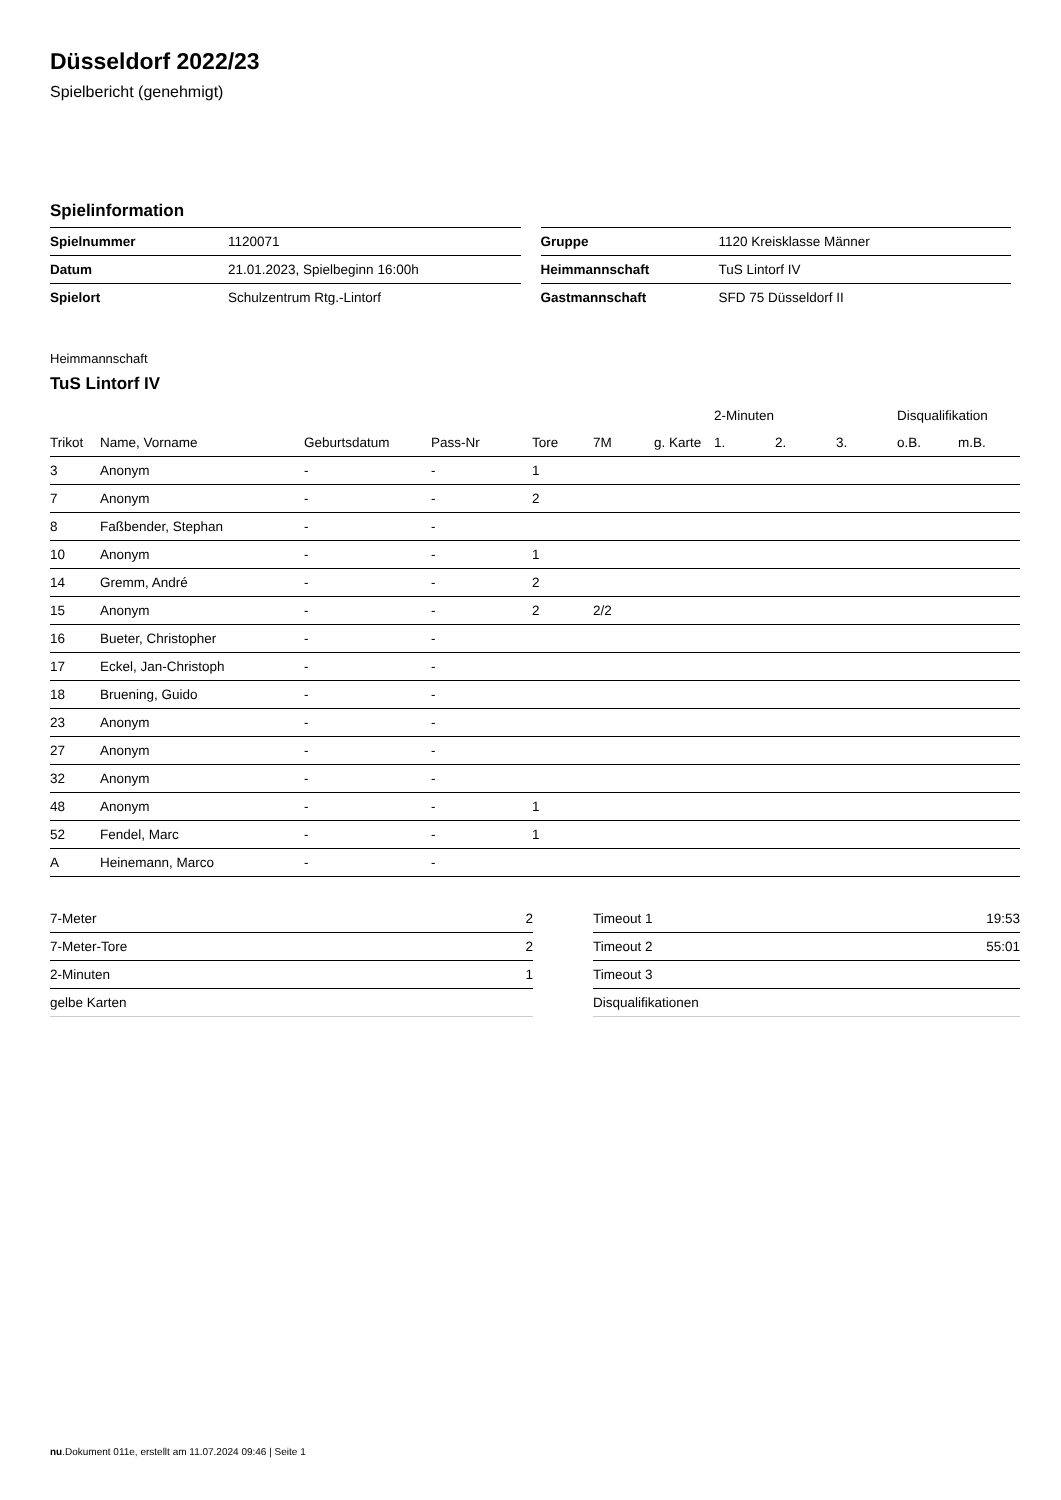Düsseldorf 2022/23
Spielbericht (genehmigt)
Spielinformation
| Spielnummer | 1120071 |
| Datum | 21.01.2023, Spielbeginn 16:00h |
| Spielort | Schulzentrum Rtg.-Lintorf |
| Gruppe | 1120 Kreisklasse Männer |
| Heimmannschaft | TuS Lintorf IV |
| Gastmannschaft | SFD 75 Düsseldorf II |
Heimmannschaft
TuS Lintorf IV
| | | | | | | | 2-Minuten | | | Disqualifikation | |
| --- | --- | --- | --- | --- | --- | --- | --- | --- | --- | --- | --- |
| Trikot | Name, Vorname | Geburtsdatum | Pass-Nr | Tore | 7M | g. Karte | 1. | 2. | 3. | o.B. | m.B. |
| 3 | Anonym | - | - | 1 | | | | | | | |
| 7 | Anonym | - | - | 2 | | | | | | | |
| 8 | Faßbender, Stephan | - | - | | | | | | | | |
| 10 | Anonym | - | - | 1 | | | | | | | |
| 14 | Gremm, André | - | - | 2 | | | | | | | |
| 15 | Anonym | - | - | 2 | 2/2 | | | | | | |
| 16 | Bueter, Christopher | - | - | | | | | | | | |
| 17 | Eckel, Jan-Christoph | - | - | | | | | | | | |
| 18 | Bruening, Guido | - | - | | | | | | | | |
| 23 | Anonym | - | - | | | | | | | | |
| 27 | Anonym | - | - | | | | | | | | |
| 32 | Anonym | - | - | | | | | | | | |
| 48 | Anonym | - | - | 1 | | | | | | | |
| 52 | Fendel, Marc | - | - | 1 | | | | | | | |
| A | Heinemann, Marco | - | - | | | | | | | | |
| 7-Meter | 2 |
| 7-Meter-Tore | 2 |
| 2-Minuten | 1 |
| gelbe Karten | |
| Timeout 1 | 19:53 |
| Timeout 2 | 55:01 |
| Timeout 3 | |
| Disqualifikationen | |
nu.Dokument 011e, erstellt am 11.07.2024 09:46 | Seite 1